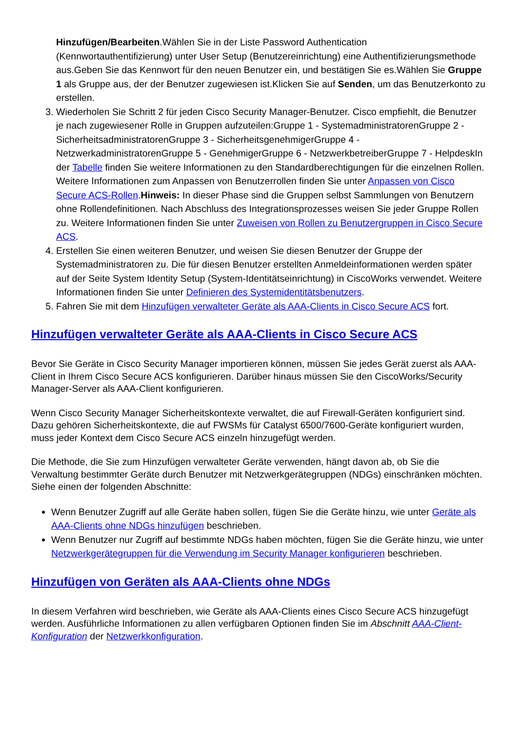Hinzufügen/Bearbeiten.Wählen Sie in der Liste Password Authentication (Kennwortauthentifizierung) unter User Setup (Benutzereinrichtung) eine Authentifizierungsmethode aus.Geben Sie das Kennwort für den neuen Benutzer ein, und bestätigen Sie es.Wählen Sie Gruppe 1 als Gruppe aus, der der Benutzer zugewiesen ist.Klicken Sie auf Senden, um das Benutzerkonto zu erstellen.
3. Wiederholen Sie Schritt 2 für jeden Cisco Security Manager-Benutzer. Cisco empfiehlt, die Benutzer je nach zugewiesener Rolle in Gruppen aufzuteilen:Gruppe 1 - SystemadministratorenGruppe 2 - SicherheitsadministratorenGruppe 3 - SicherheitsgenehmigerGruppe 4 - NetzwerkadministratorenGruppe 5 - GenehmigerGruppe 6 - NetzwerkbetreiberGruppe 7 - HelpdeskIn der Tabelle finden Sie weitere Informationen zu den Standardberechtigungen für die einzelnen Rollen. Weitere Informationen zum Anpassen von Benutzerrollen finden Sie unter Anpassen von Cisco Secure ACS-Rollen.Hinweis: In dieser Phase sind die Gruppen selbst Sammlungen von Benutzern ohne Rollendefinitionen. Nach Abschluss des Integrationsprozesses weisen Sie jeder Gruppe Rollen zu. Weitere Informationen finden Sie unter Zuweisen von Rollen zu Benutzergruppen in Cisco Secure ACS.
4. Erstellen Sie einen weiteren Benutzer, und weisen Sie diesen Benutzer der Gruppe der Systemadministratoren zu. Die für diesen Benutzer erstellten Anmeldeinformationen werden später auf der Seite System Identity Setup (System-Identitätseinrichtung) in CiscoWorks verwendet. Weitere Informationen finden Sie unter Definieren des Systemidentitätsbenutzers.
5. Fahren Sie mit dem Hinzufügen verwalteter Geräte als AAA-Clients in Cisco Secure ACS fort.
Hinzufügen verwalteter Geräte als AAA-Clients in Cisco Secure ACS
Bevor Sie Geräte in Cisco Security Manager importieren können, müssen Sie jedes Gerät zuerst als AAA-Client in Ihrem Cisco Secure ACS konfigurieren. Darüber hinaus müssen Sie den CiscoWorks/Security Manager-Server als AAA-Client konfigurieren.
Wenn Cisco Security Manager Sicherheitskontexte verwaltet, die auf Firewall-Geräten konfiguriert sind. Dazu gehören Sicherheitskontexte, die auf FWSMs für Catalyst 6500/7600-Geräte konfiguriert wurden, muss jeder Kontext dem Cisco Secure ACS einzeln hinzugefügt werden.
Die Methode, die Sie zum Hinzufügen verwalteter Geräte verwenden, hängt davon ab, ob Sie die Verwaltung bestimmter Geräte durch Benutzer mit Netzwerkgerätegruppen (NDGs) einschränken möchten. Siehe einen der folgenden Abschnitte:
Wenn Benutzer Zugriff auf alle Geräte haben sollen, fügen Sie die Geräte hinzu, wie unter Geräte als AAA-Clients ohne NDGs hinzufügen beschrieben.
Wenn Benutzer nur Zugriff auf bestimmte NDGs haben möchten, fügen Sie die Geräte hinzu, wie unter Netzwerkgerätegruppen für die Verwendung im Security Manager konfigurieren beschrieben.
Hinzufügen von Geräten als AAA-Clients ohne NDGs
In diesem Verfahren wird beschrieben, wie Geräte als AAA-Clients eines Cisco Secure ACS hinzugefügt werden. Ausführliche Informationen zu allen verfügbaren Optionen finden Sie im Abschnitt AAA-Client-Konfiguration der Netzwerkkonfiguration.